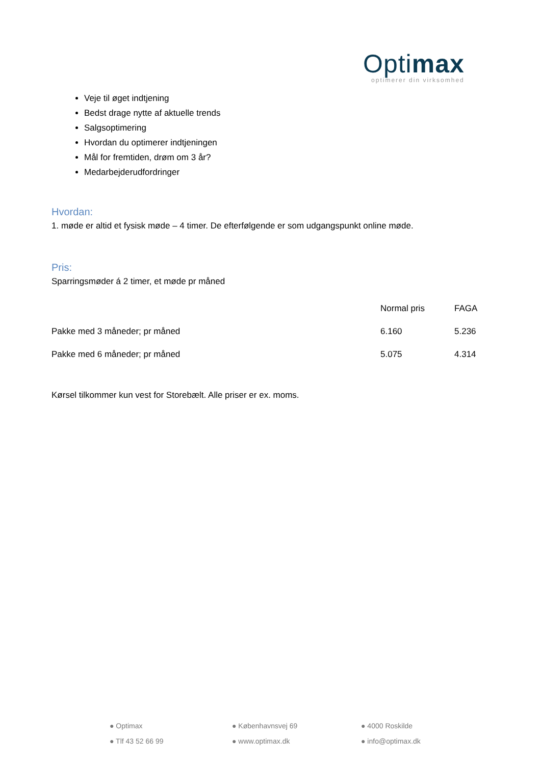Optimax
optimerer din virksomhed
Veje til øget indtjening
Bedst drage nytte af aktuelle trends
Salgsoptimering
Hvordan du optimerer indtjeningen
Mål for fremtiden, drøm om 3 år?
Medarbejderudfordringer
Hvordan:
1. møde er altid et fysisk møde – 4 timer. De efterfølgende er som udgangspunkt online møde.
Pris:
Sparringsmøder á 2 timer, et møde pr måned
| | Normal pris | FAGA |
| Pakke med 3 måneder; pr måned | 6.160 | 5.236 |
| Pakke med 6 måneder; pr måned | 5.075 | 4.314 |
Kørsel tilkommer kun vest for Storebælt. Alle priser er ex. moms.
| ● Optimax | ● Københavnsvej 69 | ● 4000 Roskilde |
| ● Tlf 43 52 66 99 | ● www.optimax.dk | ● info@optimax.dk |